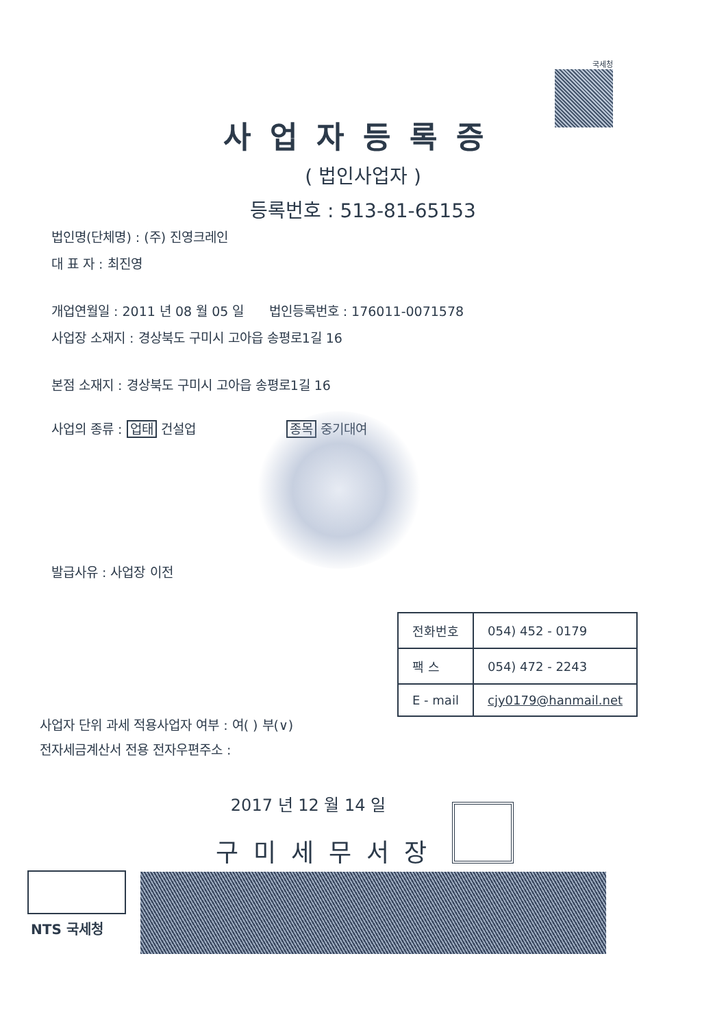국세청
사업자등록증
( 법인사업자 )
등록번호 : 513-81-65153
법인명(단체명) : (주) 진영크레인
대 표 자 : 최진영
개업연월일 : 2011 년 08 월 05 일 법인등록번호 : 176011-0071578
사업장 소재지 : 경상북도 구미시 고아읍 송평로1길 16
본점 소재지 : 경상북도 구미시 고아읍 송평로1길 16
사업의 종류 : 업태 건설업 종목 중기대여
발급사유 : 사업장 이전
| 전화번호 | 054) 452 - 0179 |
| 팩 스 | 054) 472 - 2243 |
| E - mail | cjy0179@hanmail.net |
사업자 단위 과세 적용사업자 여부 : 여( ) 부(∨)
전자세금계산서 전용 전자우편주소 :
2017 년 12 월 14 일
구미세무서장
NTS 국세청